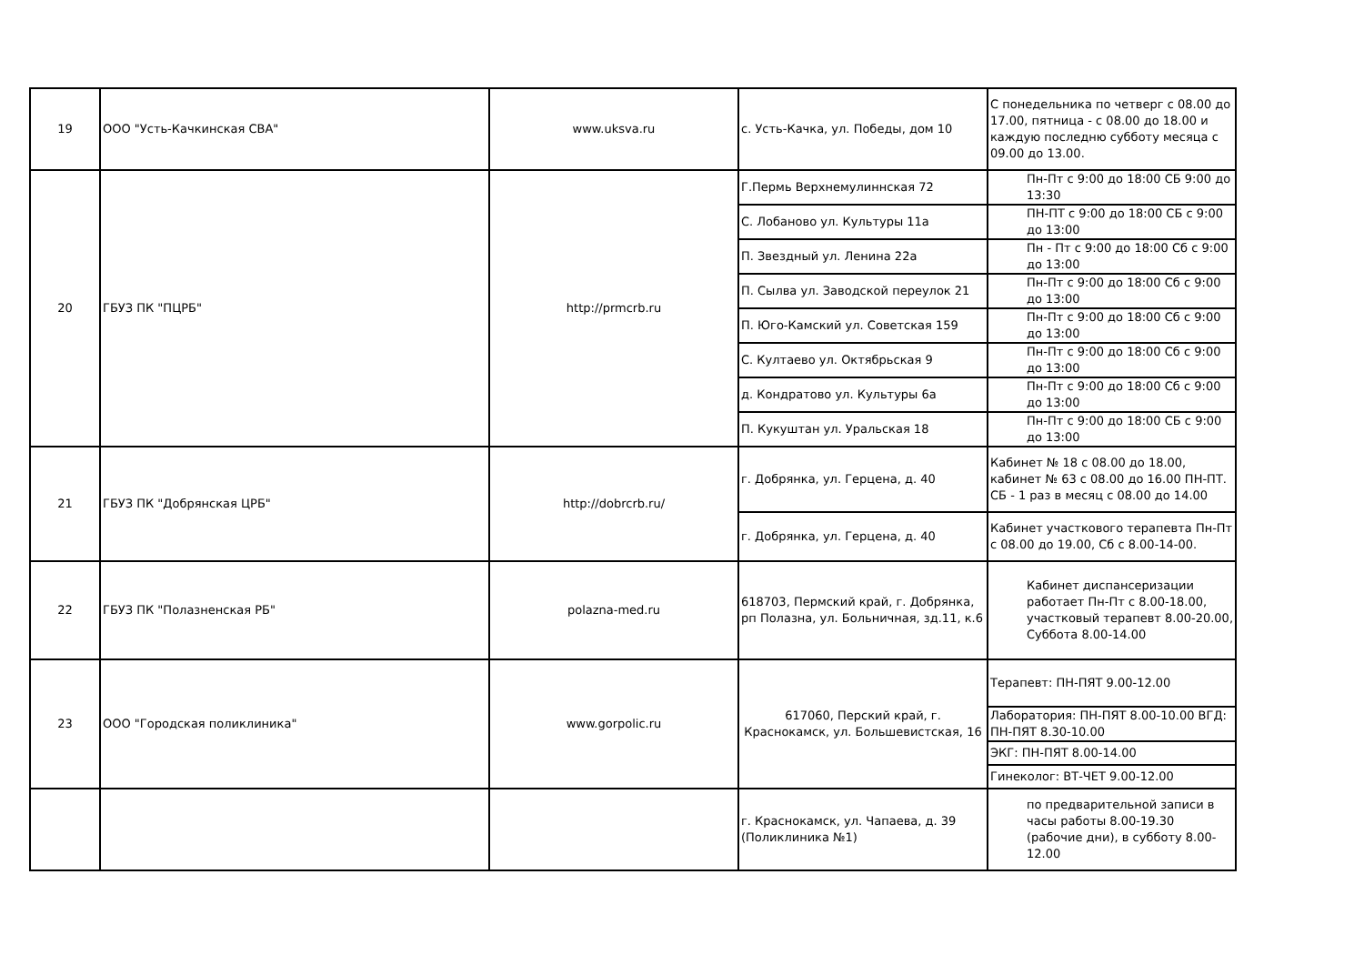| 19 | ООО "Усть-Качкинская СВА" | www.uksva.ru | с. Усть-Качка, ул. Победы, дом 10 | С понедельника по четверг с 08.00 до 17.00, пятница - с 08.00 до 18.00 и каждую последню субботу месяца с 09.00 до 13.00. |
| 20 | ГБУЗ ПК "ПЦРБ" | http://prmcrb.ru | Г.Пермь Верхнемулиннская 72 | Пн-Пт с 9:00 до 18:00 СБ 9:00 до 13:30 |
| | | | С. Лобаново ул. Культуры 11а | ПН-ПТ с 9:00 до 18:00 СБ с 9:00 до 13:00 |
| | | | П. Звездный ул. Ленина 22а | Пн - Пт с 9:00 до 18:00 Сб с 9:00 до 13:00 |
| | | | П. Сылва ул. Заводской переулок 21 | Пн-Пт с 9:00 до 18:00 Сб с 9:00 до 13:00 |
| | | | П. Юго-Камский ул. Советская 159 | Пн-Пт с 9:00 до 18:00 Сб с 9:00 до 13:00 |
| | | | С. Култаево ул. Октябрьская 9 | Пн-Пт с 9:00 до 18:00 Сб с 9:00 до 13:00 |
| | | | д. Кондратово ул. Культуры 6а | Пн-Пт с 9:00 до 18:00 Сб с 9:00 до 13:00 |
| | | | П. Кукуштан ул. Уральская 18 | Пн-Пт с 9:00 до 18:00 СБ с 9:00 до 13:00 |
| 21 | ГБУЗ ПК "Добрянская ЦРБ" | http://dobrcrb.ru/ | г. Добрянка, ул. Герцена, д. 40 | Кабинет № 18 с 08.00 до 18.00, кабинет № 63 с 08.00 до 16.00 ПН-ПТ. СБ - 1 раз в месяц с 08.00 до 14.00 |
| | | | г. Добрянка, ул. Герцена, д. 40 | Кабинет участкового терапевта Пн-Пт с 08.00 до 19.00, Сб с 8.00-14-00. |
| 22 | ГБУЗ ПК "Полазненская РБ" | polazna-med.ru | 618703, Пермский край, г. Добрянка, рп Полазна, ул. Больничная, зд.11, к.6 | Кабинет диспансеризации работает Пн-Пт с 8.00-18.00, участковый терапевт 8.00-20.00, Суббота 8.00-14.00 |
| 23 | ООО "Городская поликлиника" | www.gorpolic.ru | 617060, Перский край, г. Краснокамск, ул. Большевистская, 16 | Терапевт: ПН-ПЯТ 9.00-12.00 |
| | | | | Лаборатория: ПН-ПЯТ 8.00-10.00 ВГД: ПН-ПЯТ 8.30-10.00 |
| | | | | ЭКГ: ПН-ПЯТ 8.00-14.00 |
| | | | | Гинеколог: ВТ-ЧЕТ 9.00-12.00 |
| | | | г. Краснокамск, ул. Чапаева, д. 39 (Поликлиника №1) | по предварительной записи в часы работы 8.00-19.30 (рабочие дни), в субботу 8.00-12.00 |